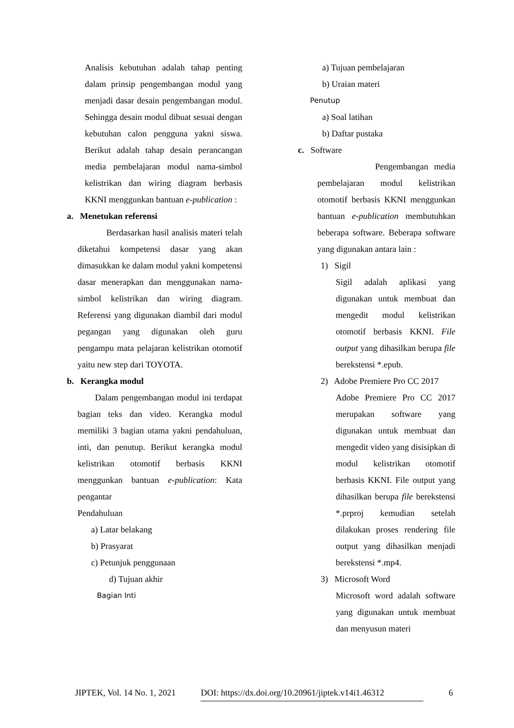Analisis kebutuhan adalah tahap penting dalam prinsip pengembangan modul yang menjadi dasar desain pengembangan modul. Sehingga desain modul dibuat sesuai dengan kebutuhan calon pengguna yakni siswa. Berikut adalah tahap desain perancangan media pembelajaran modul nama-simbol kelistrikan dan wiring diagram berbasis KKNI menggunkan bantuan e-publication :
a. Menetukan referensi
Berdasarkan hasil analisis materi telah diketahui kompetensi dasar yang akan dimasukkan ke dalam modul yakni kompetensi dasar menerapkan dan menggunakan nama-simbol kelistrikan dan wiring diagram. Referensi yang digunakan diambil dari modul pegangan yang digunakan oleh guru pengampu mata pelajaran kelistrikan otomotif yaitu new step dari TOYOTA.
b. Kerangka modul
Dalam pengembangan modul ini terdapat bagian teks dan video. Kerangka modul memiliki 3 bagian utama yakni pendahuluan, inti, dan penutup. Berikut kerangka modul kelistrikan otomotif berbasis KKNI menggunkan bantuan e-publication: Kata pengantar
Pendahuluan
a) Latar belakang
b) Prasyarat
c) Petunjuk penggunaan
d) Tujuan akhir
Bagian Inti
a) Tujuan pembelajaran
b) Uraian materi
Penutup
a) Soal latihan
b) Daftar pustaka
c. Software
Pengembangan media pembelajaran modul kelistrikan otomotif berbasis KKNI menggunkan bantuan e-publication membutuhkan beberapa software. Beberapa software yang digunakan antara lain :
1) Sigil
Sigil adalah aplikasi yang digunakan untuk membuat dan mengedit modul kelistrikan otomotif berbasis KKNI. File output yang dihasilkan berupa file berekstensi *.epub.
2) Adobe Premiere Pro CC 2017
Adobe Premiere Pro CC 2017 merupakan software yang digunakan untuk membuat dan mengedit video yang disisipkan di modul kelistrikan otomotif berbasis KKNI. File output yang dihasilkan berupa file berekstensi *.prproj kemudian setelah dilakukan proses rendering file output yang dihasilkan menjadi berekstensi *.mp4.
3) Microsoft Word
Microsoft word adalah software yang digunakan untuk membuat dan menyusun materi
JIPTEK, Vol. 14 No. 1, 2021 DOI: https://dx.doi.org/10.20961/jiptek.v14i1.46312 6